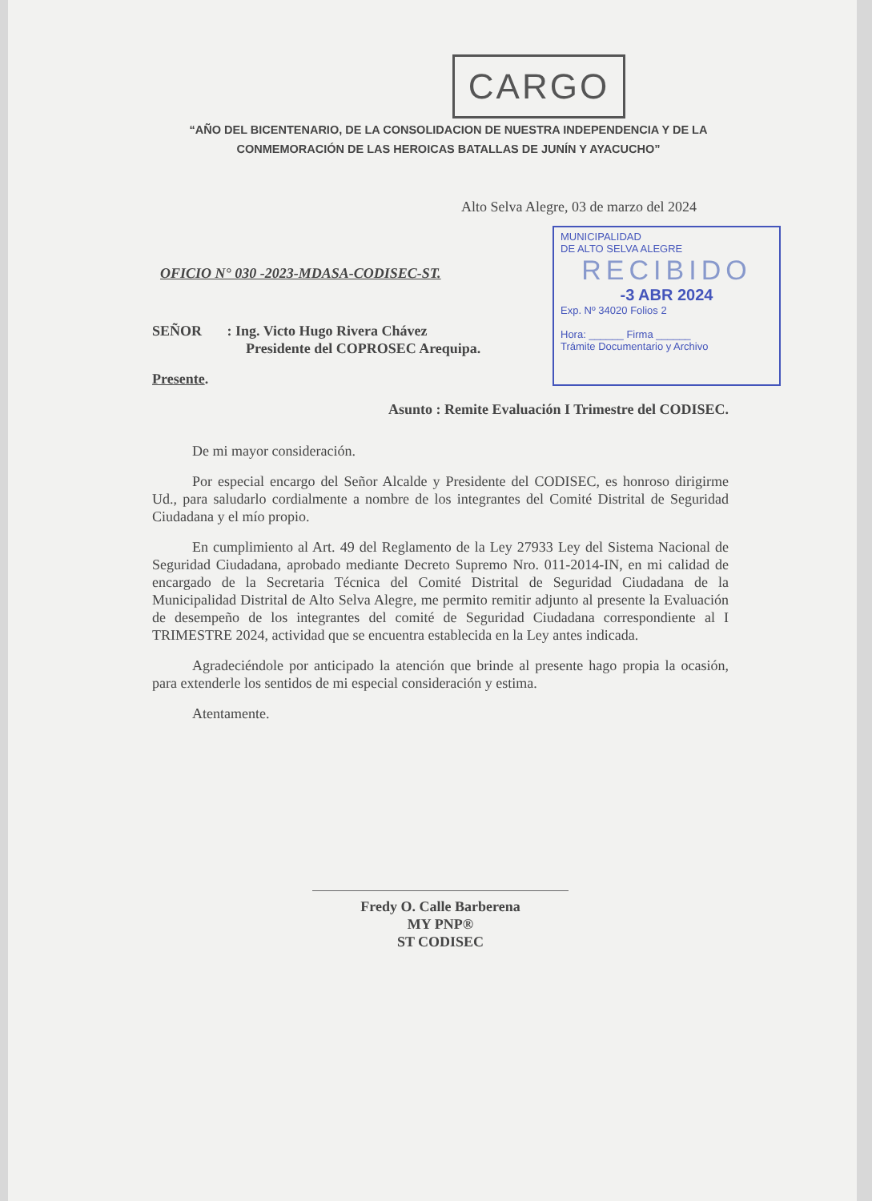CARGO
“AÑO DEL BICENTENARIO, DE LA CONSOLIDACION DE NUESTRA INDEPENDENCIA Y DE LA CONMEMORACIÓN DE LAS HEROICAS BATALLAS DE JUNÍN Y AYACUCHO”
Alto Selva Alegre, 03 de marzo del 2024
MUNICIPALIDAD
DE ALTO SELVA ALEGRE
RECIBIDO
-3 ABR 2024
Exp. Nº 34020 Folios 2
Hora: ______ Firma ______
Trámite Documentario y Archivo
OFICIO N° 030 -2023-MDASA-CODISEC-ST.
SEÑOR : Ing. Victo Hugo Rivera Chávez
Presidente del COPROSEC Arequipa.
Presente.
Asunto : Remite Evaluación I Trimestre del CODISEC.
De mi mayor consideración.
Por especial encargo del Señor Alcalde y Presidente del CODISEC, es honroso dirigirme Ud., para saludarlo cordialmente a nombre de los integrantes del Comité Distrital de Seguridad Ciudadana y el mío propio.
En cumplimiento al Art. 49 del Reglamento de la Ley 27933 Ley del Sistema Nacional de Seguridad Ciudadana, aprobado mediante Decreto Supremo Nro. 011-2014-IN, en mi calidad de encargado de la Secretaria Técnica del Comité Distrital de Seguridad Ciudadana de la Municipalidad Distrital de Alto Selva Alegre, me permito remitir adjunto al presente la Evaluación de desempeño de los integrantes del comité de Seguridad Ciudadana correspondiente al I TRIMESTRE 2024, actividad que se encuentra establecida en la Ley antes indicada.
Agradeciéndole por anticipado la atención que brinde al presente hago propia la ocasión, para extenderle los sentidos de mi especial consideración y estima.
Atentamente.
Fredy O. Calle Barberena
MY PNP®
ST CODISEC